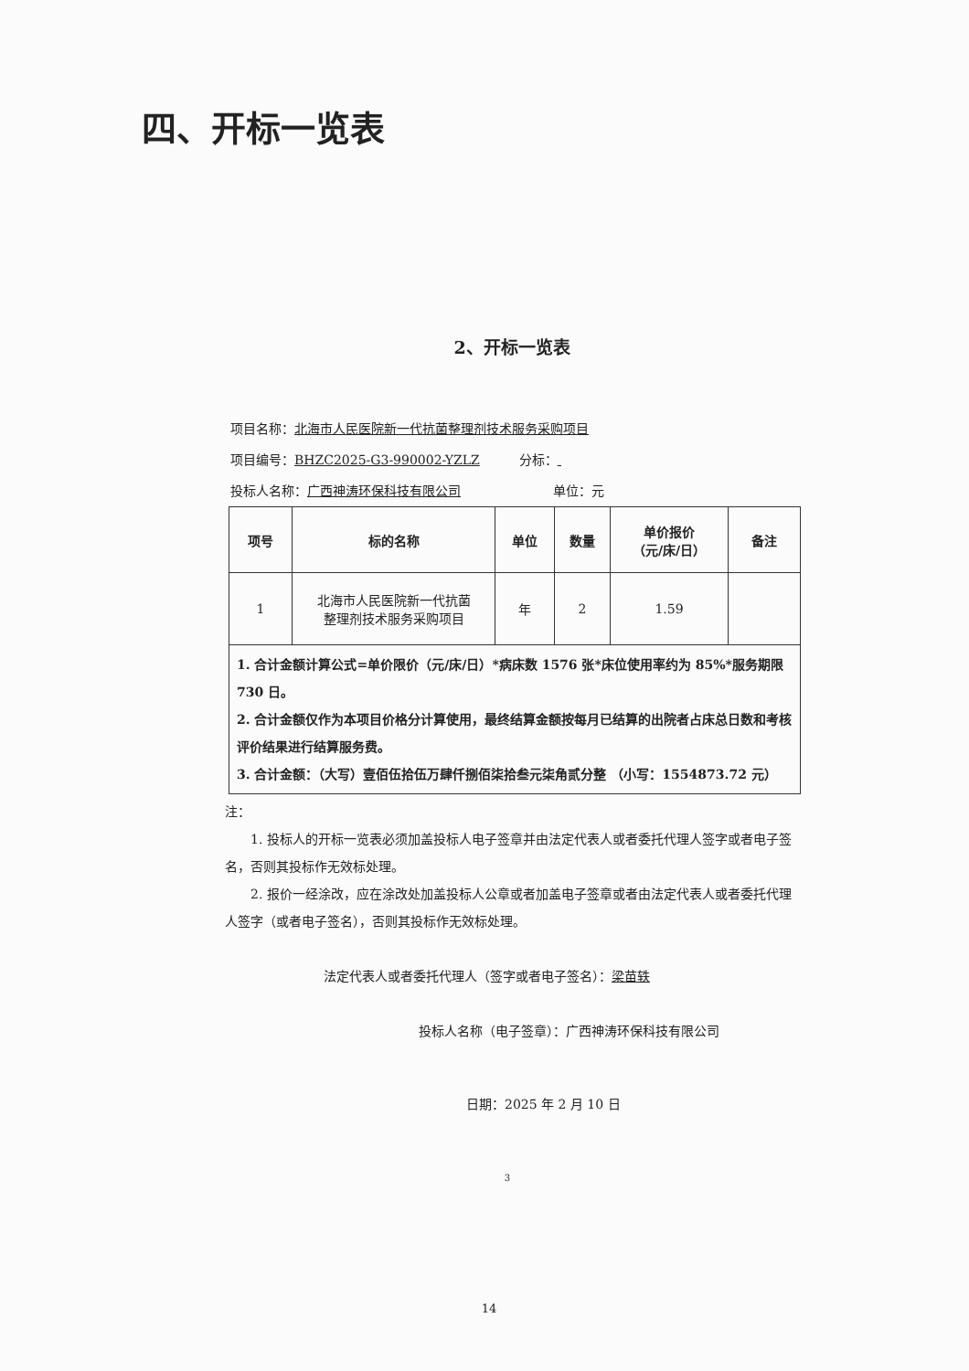四、开标一览表
2、开标一览表
项目名称： 北海市人民医院新一代抗菌整理剂技术服务采购项目
项目编号： BHZC2025-G3-990002-YZLZ 分标：
投标人名称： 广西神涛环保科技有限公司 单位：元
| 项号 | 标的名称 | 单位 | 数量 | 单价报价 （元/床/日） | 备注 |
| --- | --- | --- | --- | --- | --- |
| 1 | 北海市人民医院新一代抗菌 整理剂技术服务采购项目 | 年 | 2 | 1.59 | |
| 1. 合计金额计算公式=单价限价（元/床/日）*病床数 1576 张*床位使用率约为 85%*服务期限 730 日。 2. 合计金额仅作为本项目价格分计算使用，最终结算金额按每月已结算的出院者占床总日数和考核评价结果进行结算服务费。 3. 合计金额：（大写）壹佰伍拾伍万肆仟捌佰柒拾叁元柒角贰分整 （小写：1554873.72 元） | | | | | |
注：
1. 投标人的开标一览表必须加盖投标人电子签章并由法定代表人或者委托代理人签字或者电子签名，否则其投标作无效标处理。
2. 报价一经涂改，应在涂改处加盖投标人公章或者加盖电子签章或者由法定代表人或者委托代理人签字（或者电子签名），否则其投标作无效标处理。
法定代表人或者委托代理人（签字或者电子签名）：梁苗轶
投标人名称（电子签章）：广西神涛环保科技有限公司
日期：2025 年 2 月 10 日
3
14